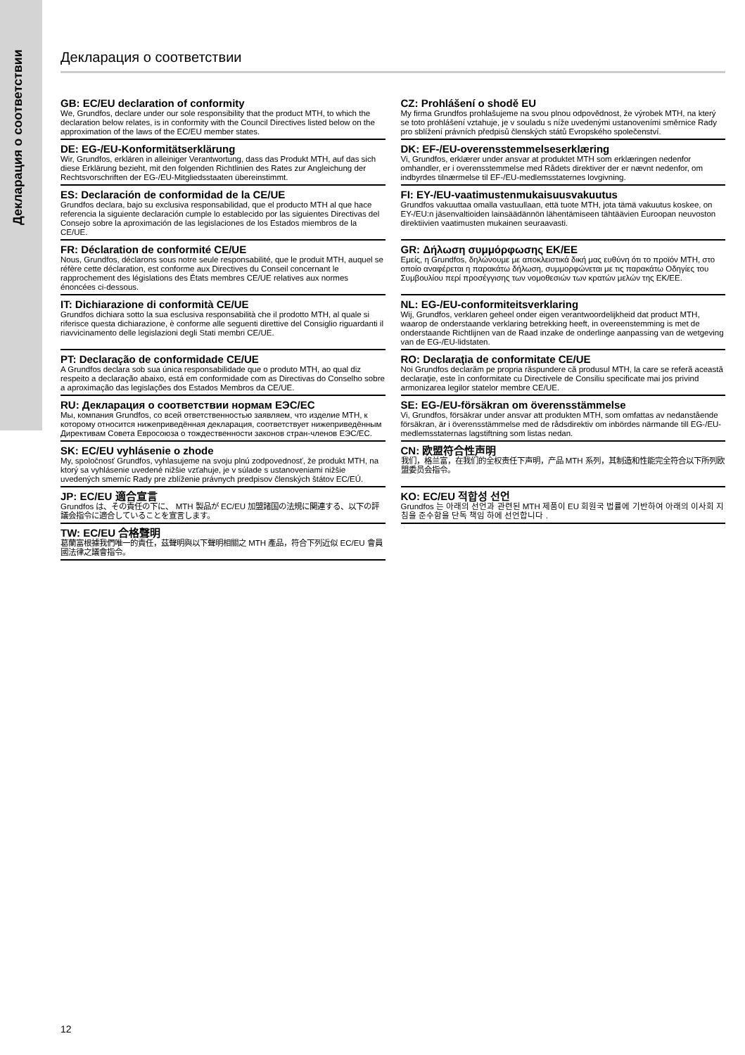Декларация о соответствии
Декларация о соответствии
GB: EC/EU declaration of conformity
We, Grundfos, declare under our sole responsibility that the product MTH, to which the declaration below relates, is in conformity with the Council Directives listed below on the approximation of the laws of the EC/EU member states.
CZ: Prohlášení o shodě EU
My firma Grundfos prohlašujeme na svou plnou odpovědnost, že výrobek MTH, na který se toto prohlášení vztahuje, je v souladu s níže uvedenými ustanoveními směrnice Rady pro sblížení právních předpisů členských států Evropského společenství.
DE: EG-/EU-Konformitätserklärung
Wir, Grundfos, erklären in alleiniger Verantwortung, dass das Produkt MTH, auf das sich diese Erklärung bezieht, mit den folgenden Richtlinien des Rates zur Angleichung der Rechtsvorschriften der EG-/EU-Mitgliedsstaaten übereinstimmt.
DK: EF-/EU-overensstemmelseserklæring
Vi, Grundfos, erklærer under ansvar at produktet MTH som erklæringen nedenfor omhandler, er i overensstemmelse med Rådets direktiver der er nævnt nedenfor, om indbyrdes tilnærmelse til EF-/EU-medlemsstaternes lovgivning.
ES: Declaración de conformidad de la CE/UE
Grundfos declara, bajo su exclusiva responsabilidad, que el producto MTH al que hace referencia la siguiente declaración cumple lo establecido por las siguientes Directivas del Consejo sobre la aproximación de las legislaciones de los Estados miembros de la CE/UE.
FI: EY-/EU-vaatimustenmukaisuusvakuutus
Grundfos vakuuttaa omalla vastuullaan, että tuote MTH, jota tämä vakuutus koskee, on EY-/EU:n jäsenvaltioiden lainsäädännön lähentämiseen tähtäävien Euroopan neuvoston direktiivien vaatimusten mukainen seuraavasti.
FR: Déclaration de conformité CE/UE
Nous, Grundfos, déclarons sous notre seule responsabilité, que le produit MTH, auquel se réfère cette déclaration, est conforme aux Directives du Conseil concernant le rapprochement des législations des États membres CE/UE relatives aux normes énoncées ci-dessous.
GR: Δήλωση συμμόρφωσης ΕΚ/ΕΕ
Εμείς, η Grundfos, δηλώνουμε με αποκλειστικά δική μας ευθύνη ότι το προϊόν MTH, στο οποίο αναφέρεται η παρακάτω δήλωση, συμμορφώνεται με τις παρακάτω Οδηγίες του Συμβουλίου περί προσέγγισης των νομοθεσιών των κρατών μελών της ΕΚ/ΕΕ.
IT: Dichiarazione di conformità CE/UE
Grundfos dichiara sotto la sua esclusiva responsabilità che il prodotto MTH, al quale si riferisce questa dichiarazione, è conforme alle seguenti direttive del Consiglio riguardanti il riavvicinamento delle legislazioni degli Stati membri CE/UE.
NL: EG-/EU-conformiteitsverklaring
Wij, Grundfos, verklaren geheel onder eigen verantwoordelijkheid dat product MTH, waarop de onderstaande verklaring betrekking heeft, in overeenstemming is met de onderstaande Richtlijnen van de Raad inzake de onderlinge aanpassing van de wetgeving van de EG-/EU-lidstaten.
PT: Declaração de conformidade CE/UE
A Grundfos declara sob sua única responsabilidade que o produto MTH, ao qual diz respeito a declaração abaixo, está em conformidade com as Directivas do Conselho sobre a aproximação das legislações dos Estados Membros da CE/UE.
RO: Declaraţia de conformitate CE/UE
Noi Grundfos declarăm pe propria răspundere că produsul MTH, la care se referă această declaraţie, este în conformitate cu Directivele de Consiliu specificate mai jos privind armonizarea legilor statelor membre CE/UE.
RU: Декларация о соответствии нормам ЕЭС/ЕС
Мы, компания Grundfos, со всей ответственностью заявляем, что изделие MTH, к которому относится нижеприведённая декларация, соответствует нижеприведённым Директивам Совета Евросоюза о тождественности законов стран-членов ЕЭС/ЕС.
SE: EG-/EU-försäkran om överensstämmelse
Vi, Grundfos, försäkrar under ansvar att produkten MTH, som omfattas av nedanstående försäkran, är i överensstämmelse med de rådsdirektiv om inbördes närmande till EG-/EU-medlemsstaternas lagstiftning som listas nedan.
SK: EC/EU vyhlásenie o zhode
My, spoločnosť Grundfos, vyhlasujeme na svoju plnú zodpovednosť, že produkt MTH, na ktorý sa vyhlásenie uvedené nižšie vzťahuje, je v súlade s ustanoveniami nižšie uvedených smerníc Rady pre zblíženie právnych predpisov členských štátov EC/EÚ.
CN: 欧盟符合性声明
我们，格兰富，在我们的全权责任下声明，产品 MTH 系列，其制造和性能完全符合以下所列欧盟委员会指令。
JP: EC/EU 適合宣言
Grundfos は、その責任の下に、 MTH 製品が EC/EU 加盟諸国の法規に関連する、以下の評議会指令に適合していることを宣言します。
KO: EC/EU 적합성 선언
Grundfos 는 아래의 선언과 관련된 MTH 제품이 EU 회원국 법률에 기반하여 아래의 이사회 지침을 준수함을 단독 책임 하에 선언합니다 .
TW: EC/EU 合格聲明
葛蘭富根據我們唯一的責任，茲聲明與以下聲明相關之 MTH 產品，符合下列近似 EC/EU 會員國法律之議會指令。
12